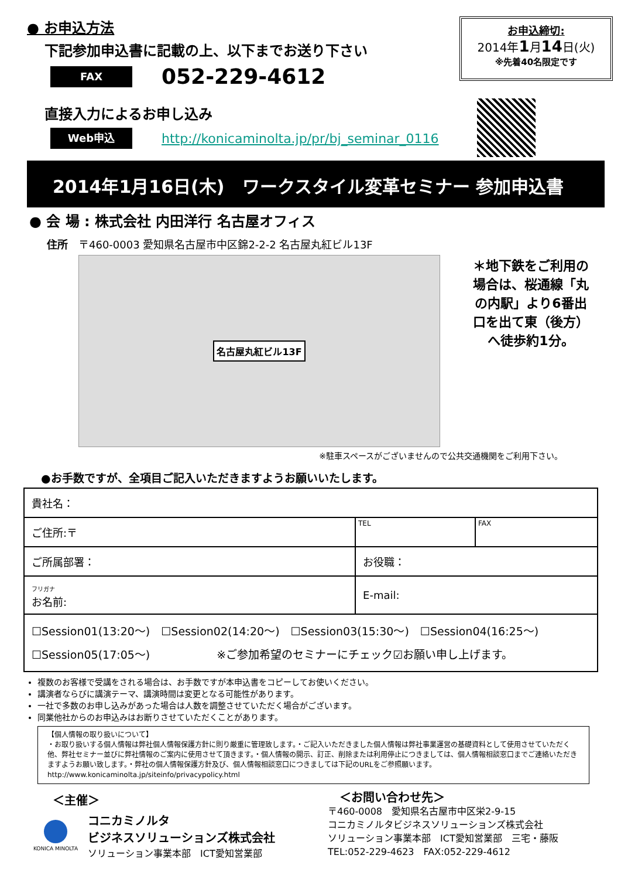● お申込方法
下記参加申込書に記載の上、以下までお送り下さい
FAX
052-229-4612
直接入力によるお申し込み
Web申込
http://konicaminolta.jp/pr/bj_seminar_0116
お申込締切:
2014年1月14日(火)
※先着40名限定です
2014年1月16日(木)　ワークスタイル変革セミナー 参加申込書
● 会 場 : 株式会社 内田洋行 名古屋オフィス
住所　〒460-0003 愛知県名古屋市中区錦2-2-2 名古屋丸紅ビル13F
名古屋丸紅ビル13F
＊地下鉄をご利用の場合は、桜通線「丸の内駅」より6番出口を出て東（後方）へ徒歩約1分。
※駐車スペースがございませんので公共交通機関をご利用下さい。
●お手数ですが、全項目ご記入いただきますようお願いいたします。
| 貴社名： | | | |
| ご住所:〒 | | TEL | FAX |
| ご所属部署： | お役職： | | |
| フリガナ お名前: | E-mail: | | |
| ☐Session01(13:20～) ☐Session02(14:20～) ☐Session03(15:30～) ☐Session04(16:25～) ☐Session05(17:05～) ※ご参加希望のセミナーにチェック☑お願い申し上げます。 | | | |
複数のお客様で受講をされる場合は、お手数ですが本申込書をコピーしてお使いください。
講演者ならびに講演テーマ、講演時間は変更となる可能性があります。
一社で多数のお申し込みがあった場合は人数を調整させていただく場合がございます。
同業他社からのお申込みはお断りさせていただくことがあります。
【個人情報の取り扱いについて】
・お取り扱いする個人情報は弊社個人情報保護方針に則り厳重に管理致します。・ご記入いただきました個人情報は弊社事業運営の基礎資料として使用させていただく他、弊社セミナー並びに弊社情報のご案内に使用させて頂きます。・個人情報の開示、訂正、削除または利用停止につきましては、個人情報相談窓口までご連絡いただきますようお願い致します。・弊社の個人情報保護方針及び、個人情報相談窓口につきましては下記のURLをご参照願います。http://www.konicaminolta.jp/siteinfo/privacypolicy.html
＜主催＞
KONICA MINOLTA
コニカミノルタ
ビジネスソリューションズ株式会社
ソリューション事業本部　ICT愛知営業部
＜お問い合わせ先＞
〒460-0008　愛知県名古屋市中区栄2-9-15
コニカミノルタビジネスソリューションズ株式会社
ソリューション事業本部　ICT愛知営業部　三宅・藤阪
TEL:052-229-4623　FAX:052-229-4612